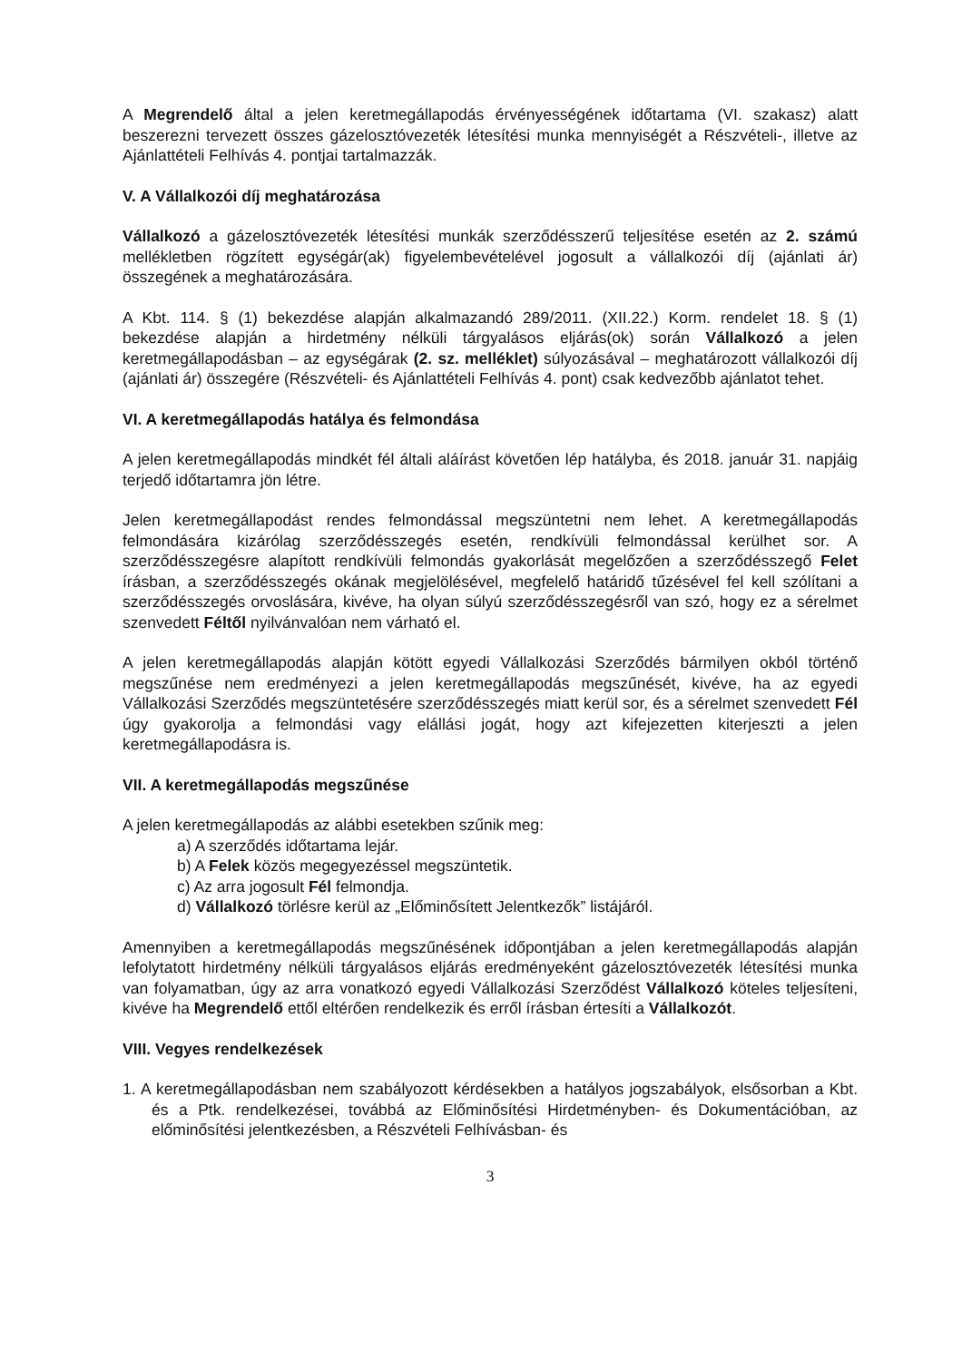A Megrendelő által a jelen keretmegállapodás érvényességének időtartama (VI. szakasz) alatt beszerezni tervezett összes gázelosztóvezeték létesítési munka mennyiségét a Részvételi-, illetve az Ajánlattételi Felhívás 4. pontjai tartalmazzák.
V. A Vállalkozói díj meghatározása
Vállalkozó a gázelosztóvezeték létesítési munkák szerződésszerű teljesítése esetén az 2. számú mellékletben rögzített egységár(ak) figyelembevételével jogosult a vállalkozói díj (ajánlati ár) összegének a meghatározására.
A Kbt. 114. § (1) bekezdése alapján alkalmazandó 289/2011. (XII.22.) Korm. rendelet 18. § (1) bekezdése alapján a hirdetmény nélküli tárgyalásos eljárás(ok) során Vállalkozó a jelen keretmegállapodásban – az egységárak (2. sz. melléklet) súlyozásával – meghatározott vállalkozói díj (ajánlati ár) összegére (Részvételi- és Ajánlattételi Felhívás 4. pont) csak kedvezőbb ajánlatot tehet.
VI. A keretmegállapodás hatálya és felmondása
A jelen keretmegállapodás mindkét fél általi aláírást követően lép hatályba, és 2018. január 31. napjáig terjedő időtartamra jön létre.
Jelen keretmegállapodást rendes felmondással megszüntetni nem lehet. A keretmegállapodás felmondására kizárólag szerződésszegés esetén, rendkívüli felmondással kerülhet sor. A szerződésszegésre alapított rendkívüli felmondás gyakorlását megelőzően a szerződésszegő Felet írásban, a szerződésszegés okának megjelölésével, megfelelő határidő tűzésével fel kell szólítani a szerződésszegés orvoslására, kivéve, ha olyan súlyú szerződésszegésről van szó, hogy ez a sérelmet szenvedett Féltől nyilvánvalóan nem várható el.
A jelen keretmegállapodás alapján kötött egyedi Vállalkozási Szerződés bármilyen okból történő megszűnése nem eredményezi a jelen keretmegállapodás megszűnését, kivéve, ha az egyedi Vállalkozási Szerződés megszüntetésére szerződésszegés miatt kerül sor, és a sérelmet szenvedett Fél úgy gyakorolja a felmondási vagy elállási jogát, hogy azt kifejezetten kiterjeszti a jelen keretmegállapodásra is.
VII. A keretmegállapodás megszűnése
A jelen keretmegállapodás az alábbi esetekben szűnik meg:
a) A szerződés időtartama lejár.
b) A Felek közös megegyezéssel megszüntetik.
c) Az arra jogosult Fél felmondja.
d) Vállalkozó törlésre kerül az „Előminősített Jelentkezők” listájáról.
Amennyiben a keretmegállapodás megszűnésének időpontjában a jelen keretmegállapodás alapján lefolytatott hirdetmény nélküli tárgyalásos eljárás eredményeként gázelosztóvezeték létesítési munka van folyamatban, úgy az arra vonatkozó egyedi Vállalkozási Szerződést Vállalkozó köteles teljesíteni, kivéve ha Megrendelő ettől eltérően rendelkezik és erről írásban értesíti a Vállalkozót.
VIII. Vegyes rendelkezések
1. A keretmegállapodásban nem szabályozott kérdésekben a hatályos jogszabályok, elsősorban a Kbt. és a Ptk. rendelkezései, továbbá az Előminősítési Hirdetményben- és Dokumentációban, az előminősítési jelentkezésben, a Részvételi Felhívásban- és
3